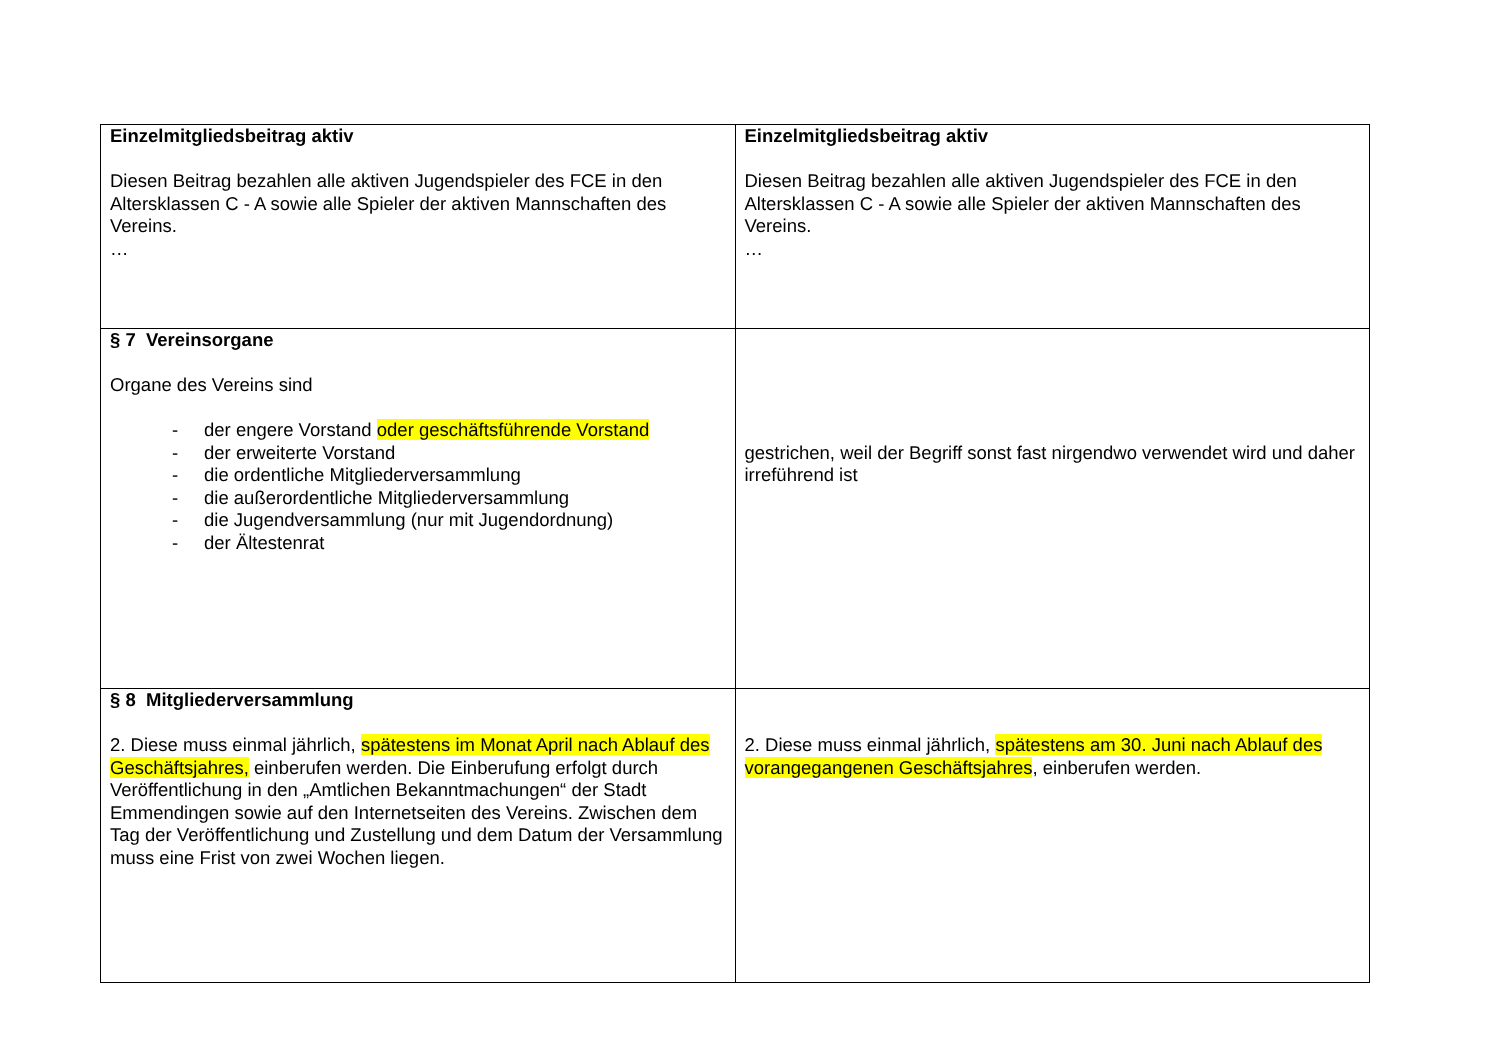| Einzelmitgliedsbeitrag aktiv Diesen Beitrag bezahlen alle aktiven Jugendspieler des FCE in den Altersklassen C - A sowie alle Spieler der aktiven Mannschaften des Vereins. … | Einzelmitgliedsbeitrag aktiv Diesen Beitrag bezahlen alle aktiven Jugendspieler des FCE in den Altersklassen C - A sowie alle Spieler der aktiven Mannschaften des Vereins. … |
| § 7 Vereinsorgane Organe des Vereins sind - der engere Vorstand oder geschäftsführende Vorstand - der erweiterte Vorstand - die ordentliche Mitgliederversammlung - die außerordentliche Mitgliederversammlung - die Jugendversammlung (nur mit Jugendordnung) - der Ältestenrat | gestrichen, weil der Begriff sonst fast nirgendwo verwendet wird und daher irreführend ist |
| § 8 Mitgliederversammlung 2. Diese muss einmal jährlich, spätestens im Monat April nach Ablauf des Geschäftsjahres, einberufen werden. Die Einberufung erfolgt durch Veröffentlichung in den „Amtlichen Bekanntmachungen“ der Stadt Emmendingen sowie auf den Internetseiten des Vereins. Zwischen dem Tag der Veröffentlichung und Zustellung und dem Datum der Versammlung muss eine Frist von zwei Wochen liegen. | 2. Diese muss einmal jährlich, spätestens am 30. Juni nach Ablauf des vorangegangenen Geschäftsjahres , einberufen werden. |